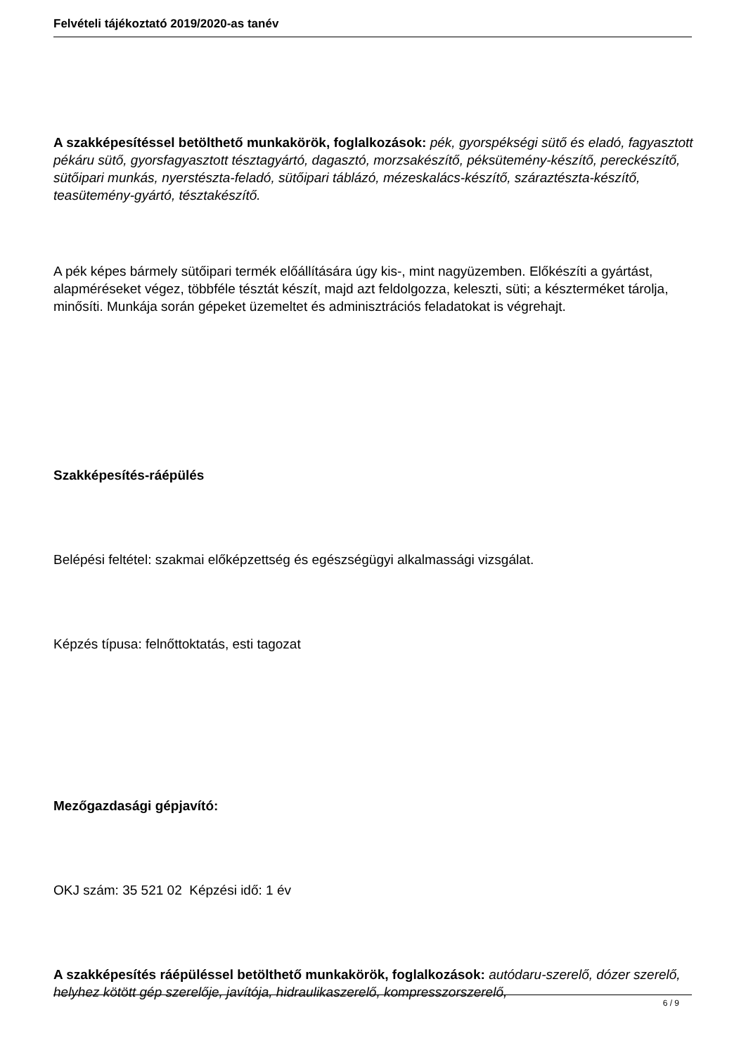Felvételi tájékoztató 2019/2020-as tanév
A szakképesítéssel betölthető munkakörök, foglalkozások: pék, gyorspékségi sütő és eladó, fagyasztott pékáru sütő, gyorsfagyasztott tésztagyártó, dagasztó, morzsakészítő, péksütemény-készítő, pereckészítő, sütőipari munkás, nyerstészta-feladó, sütőipari táblázó, mézeskalács-készítő, száraztészta-készítő, teasütemény-gyártó, tésztakészítő.
A pék képes bármely sütőipari termék előállítására úgy kis-, mint nagyüzemben. Előkészíti a gyártást, alapméréseket végez, többféle tésztát készít, majd azt feldolgozza, keleszti, süti; a készterméket tárolja, minősíti. Munkája során gépeket üzemeltet és adminisztrációs feladatokat is végrehajt.
Szakképesítés-ráépülés
Belépési feltétel: szakmai előképzettség és egészségügyi alkalmassági vizsgálat.
Képzés típusa: felnőttoktatás, esti tagozat
Mezőgazdasági gépjavító:
OKJ szám: 35 521 02 Képzési idő: 1 év
A szakképesítés ráépüléssel betölthető munkakörök, foglalkozások: autódaru-szerelő, dózer szerelő, helyhez kötött gép szerelője, javítója, hidraulikaszerelő, kompresszorszerelő,
6 / 9